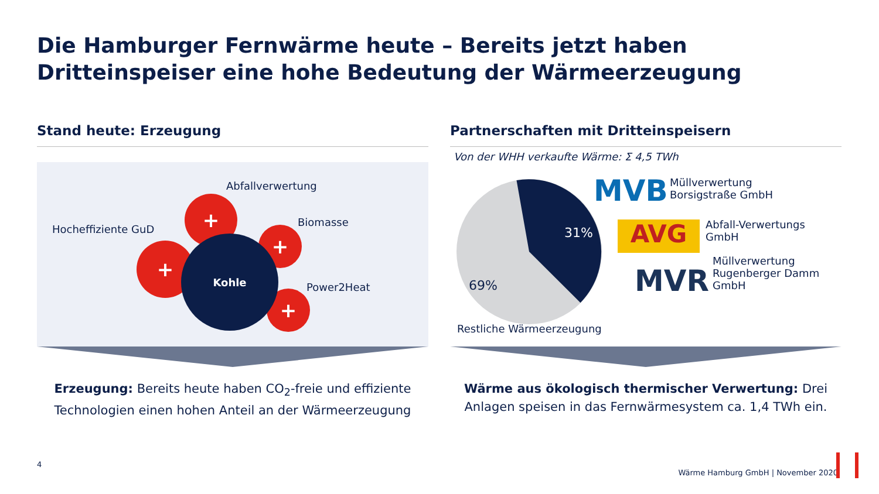Die Hamburger Fernwärme heute – Bereits jetzt haben Dritteinspeiser eine hohe Bedeutung der Wärmeerzeugung
Stand heute: Erzeugung
Abfallverwertung
Hocheffiziente GuD
Biomasse
Power2Heat
+
+
+
+
Kohle
Erzeugung: Bereits heute haben CO<sub>2</sub>-freie und effiziente Technologien einen hohen Anteil an der Wärmeerzeugung
Partnerschaften mit Dritteinspeisern
Von der WHH verkaufte Wärme: Σ 4,5 TWh
31%
69%
Restliche Wärmeerzeugung
MVB
Müllverwertung
Borsigstraße GmbH
AVG
Abfall-Verwertungs
GmbH
MVR
Müllverwertung
Rugenberger Damm
GmbH
Wärme aus ökologisch thermischer Verwertung: Drei Anlagen speisen in das Fernwärmesystem ca. 1,4 TWh ein.
4
Wärme Hamburg GmbH | November 2020